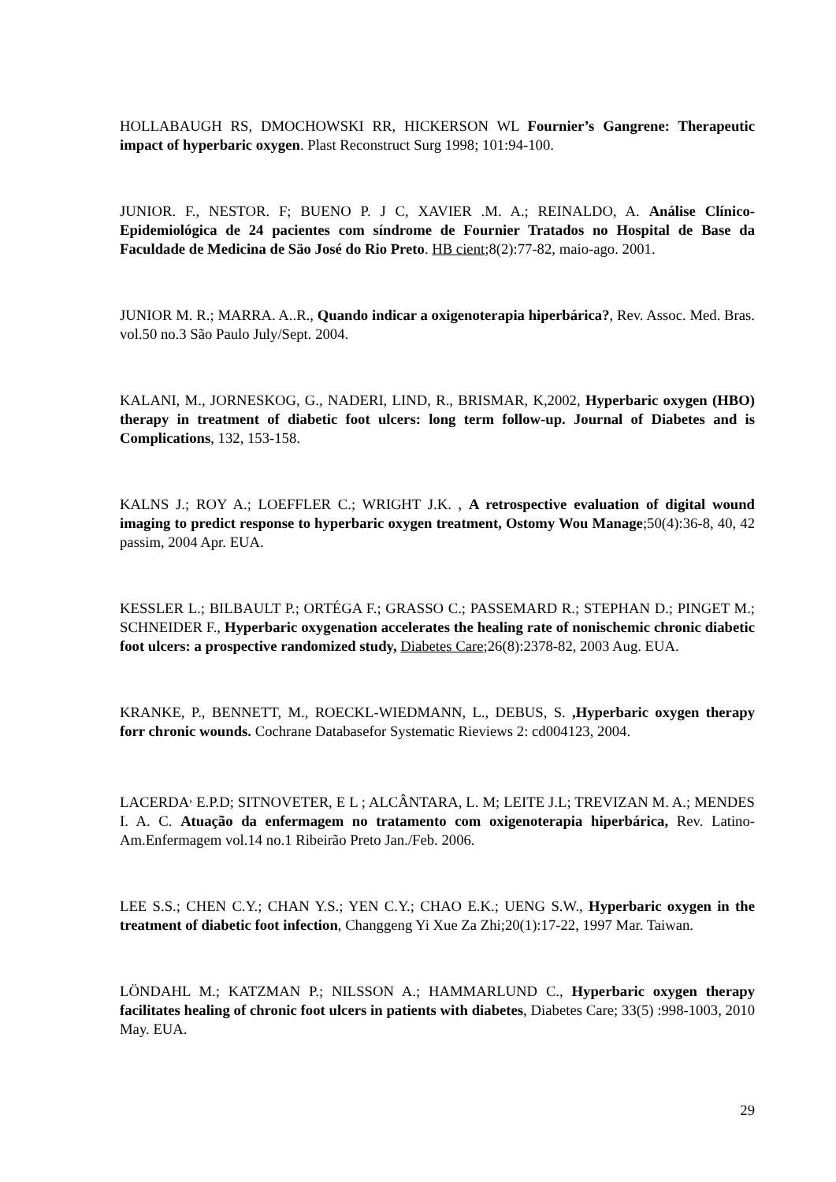HOLLABAUGH RS, DMOCHOWSKI RR, HICKERSON WL Fournier’s Gangrene: Therapeutic impact of hyperbaric oxygen. Plast Reconstruct Surg 1998; 101:94-100.
JUNIOR. F., NESTOR. F; BUENO P. J C, XAVIER .M. A.; REINALDO, A. Análise Clínico-Epidemiológica de 24 pacientes com síndrome de Fournier Tratados no Hospital de Base da Faculdade de Medicina de Säo José do Rio Preto. HB cient;8(2):77-82, maio-ago. 2001.
JUNIOR M. R.; MARRA. A..R., Quando indicar a oxigenoterapia hiperbárica?, Rev. Assoc. Med. Bras. vol.50 no.3 São Paulo July/Sept. 2004.
KALANI, M., JORNESKOG, G., NADERI, LIND, R., BRISMAR, K,2002, Hyperbaric oxygen (HBO) therapy in treatment of diabetic foot ulcers: long term follow-up. Journal of Diabetes and is Complications, 132, 153-158.
KALNS J.; ROY A.; LOEFFLER C.; WRIGHT J.K. , A retrospective evaluation of digital wound imaging to predict response to hyperbaric oxygen treatment, Ostomy Wou Manage;50(4):36-8, 40, 42 passim, 2004 Apr. EUA.
KESSLER L.; BILBAULT P.; ORTÉGA F.; GRASSO C.; PASSEMARD R.; STEPHAN D.; PINGET M.; SCHNEIDER F., Hyperbaric oxygenation accelerates the healing rate of nonischemic chronic diabetic foot ulcers: a prospective randomized study, Diabetes Care;26(8):2378-82, 2003 Aug. EUA.
KRANKE, P., BENNETT, M., ROECKL-WIEDMANN, L., DEBUS, S. ,Hyperbaric oxygen therapy forr chronic wounds. Cochrane Databasefor Systematic Rieviews 2: cd004123, 2004.
LACERDA<sup>,</sup> E.P.D; SITNOVETER, E L ; ALCÂNTARA, L. M; LEITE J.L; TREVIZAN M. A.; MENDES I. A. C. Atuação da enfermagem no tratamento com oxigenoterapia hiperbárica, Rev. Latino-Am.Enfermagem vol.14 no.1 Ribeirão Preto Jan./Feb. 2006.
LEE S.S.; CHEN C.Y.; CHAN Y.S.; YEN C.Y.; CHAO E.K.; UENG S.W., Hyperbaric oxygen in the treatment of diabetic foot infection, Changgeng Yi Xue Za Zhi;20(1):17-22, 1997 Mar. Taiwan.
LÖNDAHL M.; KATZMAN P.; NILSSON A.; HAMMARLUND C., Hyperbaric oxygen therapy facilitates healing of chronic foot ulcers in patients with diabetes, Diabetes Care; 33(5) :998-1003, 2010 May. EUA.
29